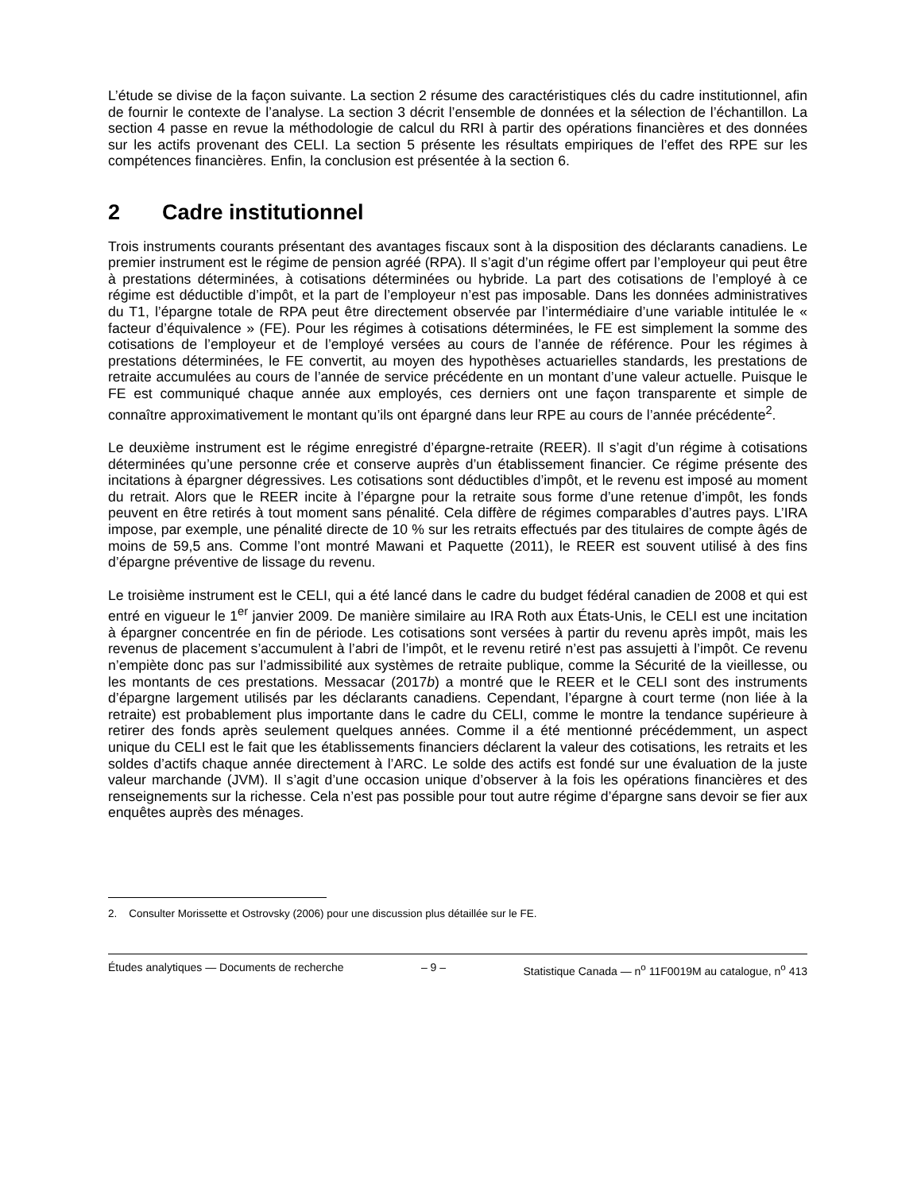L’étude se divise de la façon suivante. La section 2 résume des caractéristiques clés du cadre institutionnel, afin de fournir le contexte de l’analyse. La section 3 décrit l’ensemble de données et la sélection de l’échantillon. La section 4 passe en revue la méthodologie de calcul du RRI à partir des opérations financières et des données sur les actifs provenant des CELI. La section 5 présente les résultats empiriques de l’effet des RPE sur les compétences financières. Enfin, la conclusion est présentée à la section 6.
2 Cadre institutionnel
Trois instruments courants présentant des avantages fiscaux sont à la disposition des déclarants canadiens. Le premier instrument est le régime de pension agréé (RPA). Il s’agit d’un régime offert par l’employeur qui peut être à prestations déterminées, à cotisations déterminées ou hybride. La part des cotisations de l’employé à ce régime est déductible d’impôt, et la part de l’employeur n’est pas imposable. Dans les données administratives du T1, l’épargne totale de RPA peut être directement observée par l’intermédiaire d’une variable intitulée le « facteur d’équivalence » (FE). Pour les régimes à cotisations déterminées, le FE est simplement la somme des cotisations de l’employeur et de l’employé versées au cours de l’année de référence. Pour les régimes à prestations déterminées, le FE convertit, au moyen des hypothèses actuarielles standards, les prestations de retraite accumulées au cours de l’année de service précédente en un montant d’une valeur actuelle. Puisque le FE est communiqué chaque année aux employés, ces derniers ont une façon transparente et simple de connaître approximativement le montant qu’ils ont épargné dans leur RPE au cours de l’année précédente<sup>2</sup>.
Le deuxième instrument est le régime enregistré d’épargne-retraite (REER). Il s’agit d’un régime à cotisations déterminées qu’une personne crée et conserve auprès d’un établissement financier. Ce régime présente des incitations à épargner dégressives. Les cotisations sont déductibles d’impôt, et le revenu est imposé au moment du retrait. Alors que le REER incite à l’épargne pour la retraite sous forme d’une retenue d’impôt, les fonds peuvent en être retirés à tout moment sans pénalité. Cela diffère de régimes comparables d’autres pays. L’IRA impose, par exemple, une pénalité directe de 10 % sur les retraits effectués par des titulaires de compte âgés de moins de 59,5 ans. Comme l’ont montré Mawani et Paquette (2011), le REER est souvent utilisé à des fins d’épargne préventive de lissage du revenu.
Le troisième instrument est le CELI, qui a été lancé dans le cadre du budget fédéral canadien de 2008 et qui est entré en vigueur le 1<sup>er</sup> janvier 2009. De manière similaire au IRA Roth aux États-Unis, le CELI est une incitation à épargner concentrée en fin de période. Les cotisations sont versées à partir du revenu après impôt, mais les revenus de placement s’accumulent à l’abri de l’impôt, et le revenu retiré n’est pas assujetti à l’impôt. Ce revenu n’empiète donc pas sur l’admissibilité aux systèmes de retraite publique, comme la Sécurité de la vieillesse, ou les montants de ces prestations. Messacar (2017b) a montré que le REER et le CELI sont des instruments d’épargne largement utilisés par les déclarants canadiens. Cependant, l’épargne à court terme (non liée à la retraite) est probablement plus importante dans le cadre du CELI, comme le montre la tendance supérieure à retirer des fonds après seulement quelques années. Comme il a été mentionné précédemment, un aspect unique du CELI est le fait que les établissements financiers déclarent la valeur des cotisations, les retraits et les soldes d’actifs chaque année directement à l’ARC. Le solde des actifs est fondé sur une évaluation de la juste valeur marchande (JVM). Il s’agit d’une occasion unique d’observer à la fois les opérations financières et des renseignements sur la richesse. Cela n’est pas possible pour tout autre régime d’épargne sans devoir se fier aux enquêtes auprès des ménages.
2. Consulter Morissette et Ostrovsky (2006) pour une discussion plus détaillée sur le FE.
Études analytiques — Documents de recherche – 9 – Statistique Canada — n<sup>o</sup> 11F0019M au catalogue, n<sup>o</sup> 413